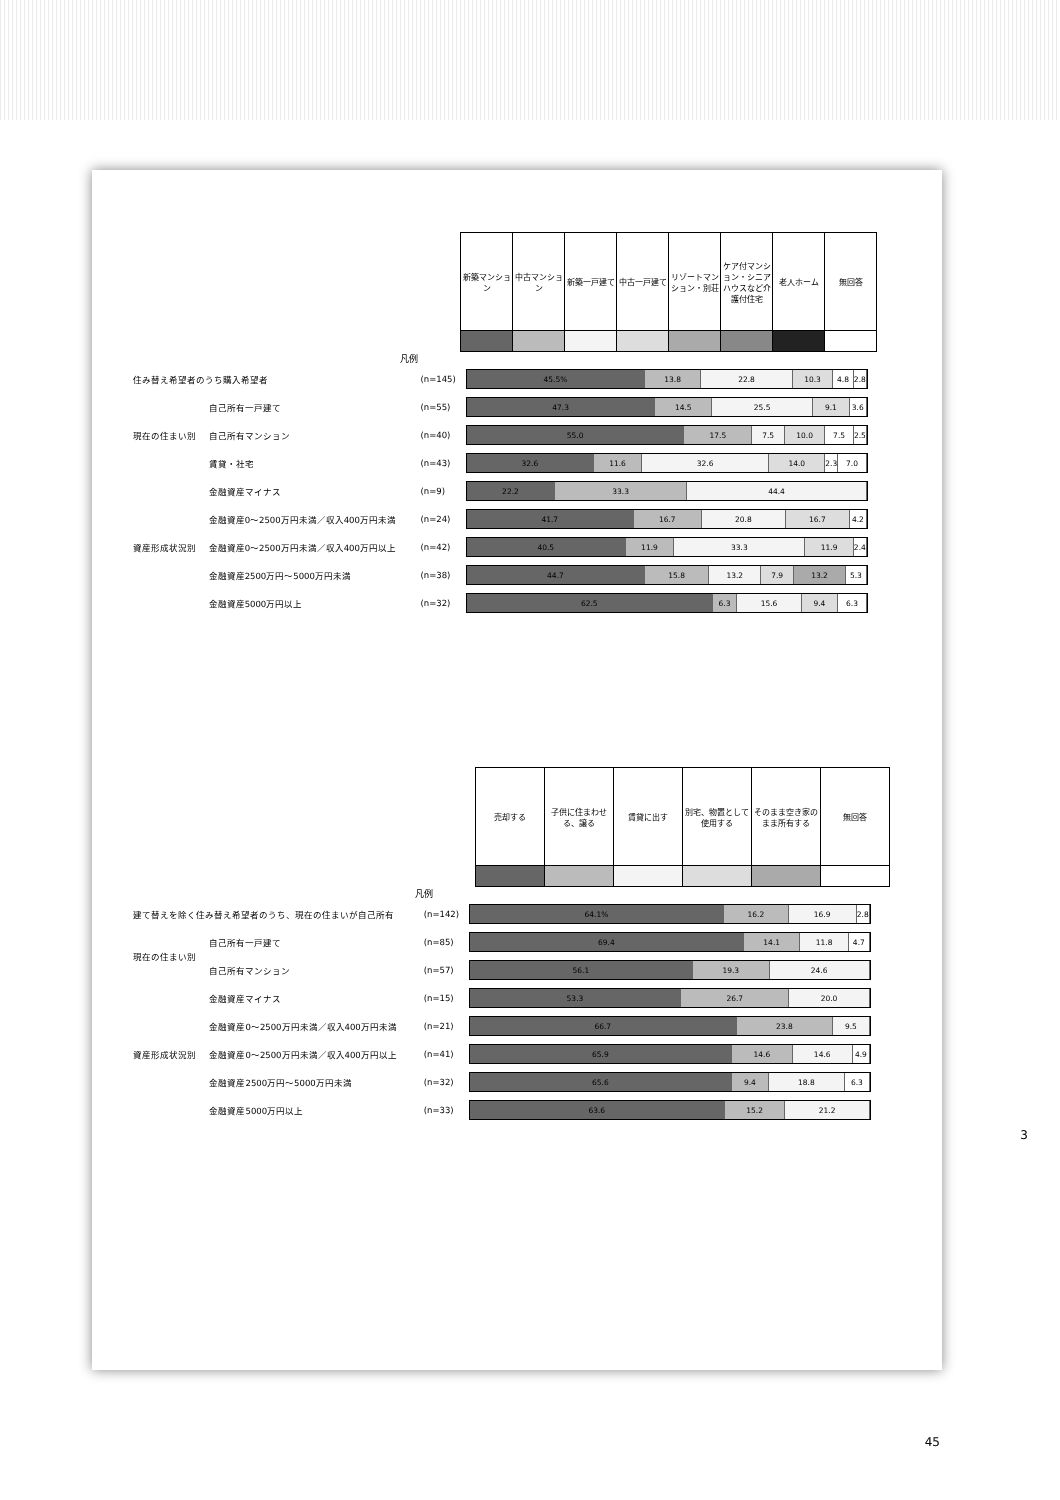| 新築マンション | 中古マンション | 新築一戸建て | 中古一戸建て | リゾートマンション・別荘 | ケア付マンション・シニアハウスなど介護付住宅 | 老人ホーム | 無回答 |
凡例
| 住み替え希望者のうち購入希望者 | | (n=145) | 45.5% 13.8 22.8 10.3 4.8 2.8 |
| 現在の住まい別 | 自己所有一戸建て | (n=55) | 47.3 14.5 25.5 9.1 3.6 |
| | 自己所有マンション | (n=40) | 55.0 17.5 7.5 10.0 7.5 2.5 |
| | 賃貸・社宅 | (n=43) | 32.6 11.6 32.6 14.0 2.3 7.0 |
| 資産形成状況別 | 金融資産マイナス | (n=9) | 22.2 33.3 44.4 |
| | 金融資産0～2500万円未満／収入400万円未満 | (n=24) | 41.7 16.7 20.8 16.7 4.2 |
| | 金融資産0～2500万円未満／収入400万円以上 | (n=42) | 40.5 11.9 33.3 11.9 2.4 |
| | 金融資産2500万円～5000万円未満 | (n=38) | 44.7 15.8 13.2 7.9 13.2 5.3 |
| | 金融資産5000万円以上 | (n=32) | 62.5 6.3 15.6 9.4 6.3 |
| 売却する | 子供に住まわせる、譲る | 賃貸に出す | 別宅、物置として使用する | そのまま空き家のまま所有する | 無回答 |
凡例
| 建て替えを除く住み替え希望者のうち、現在の住まいが自己所有 | | (n=142) | 64.1% 16.2 16.9 2.8 |
| 現在の住まい別 | 自己所有一戸建て | (n=85) | 69.4 14.1 11.8 4.7 |
| | 自己所有マンション | (n=57) | 56.1 19.3 24.6 |
| 資産形成状況別 | 金融資産マイナス | (n=15) | 53.3 26.7 20.0 |
| | 金融資産0～2500万円未満／収入400万円未満 | (n=21) | 66.7 23.8 9.5 |
| | 金融資産0～2500万円未満／収入400万円以上 | (n=41) | 65.9 14.6 14.6 4.9 |
| | 金融資産2500万円～5000万円未満 | (n=32) | 65.6 9.4 18.8 6.3 |
| | 金融資産5000万円以上 | (n=33) | 63.6 15.2 21.2 |
3
45